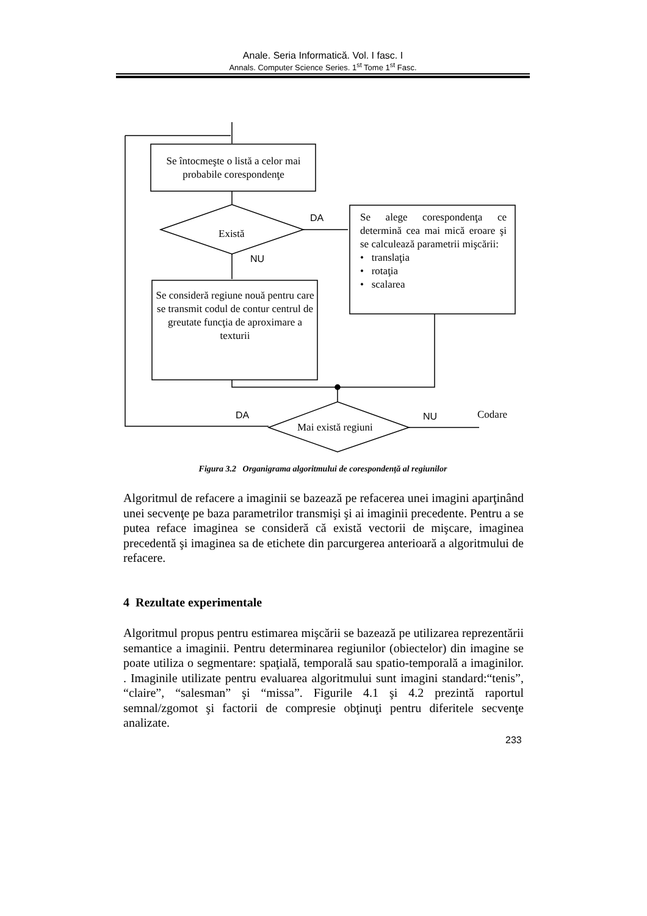Anale. Seria Informatică. Vol. I fasc. I
Annals. Computer Science Series. 1<sup>st</sup> Tome 1<sup>st</sup> Fasc.
Se întocmeşte o listă a celor mai probabile corespondenţe
Există
DA
NU
Se alege corespondenţa ce determină cea mai mică eroare şi se calculează parametrii mişcării:
• translaţia
• rotaţia
• scalarea
Se consideră regiune nouă pentru care se transmit codul de contur centrul de greutate funcţia de aproximare a texturii
DA
Mai există regiuni
NU Codare
Figura 3.2 Organigrama algoritmului de corespondenţă al regiunilor
Algoritmul de refacere a imaginii se bazează pe refacerea unei imagini aparţinând unei secvenţe pe baza parametrilor transmişi şi ai imaginii precedente. Pentru a se putea reface imaginea se consideră că există vectorii de mişcare, imaginea precedentă şi imaginea sa de etichete din parcurgerea anterioară a algoritmului de refacere.
4 Rezultate experimentale
Algoritmul propus pentru estimarea mişcării se bazează pe utilizarea reprezentării semantice a imaginii. Pentru determinarea regiunilor (obiectelor) din imagine se poate utiliza o segmentare: spaţială, temporală sau spatio-temporală a imaginilor. . Imaginile utilizate pentru evaluarea algoritmului sunt imagini standard:“tenis”, “claire”, “salesman” şi “missa”. Figurile 4.1 şi 4.2 prezintă raportul semnal/zgomot şi factorii de compresie obţinuţi pentru diferitele secvenţe analizate.
233